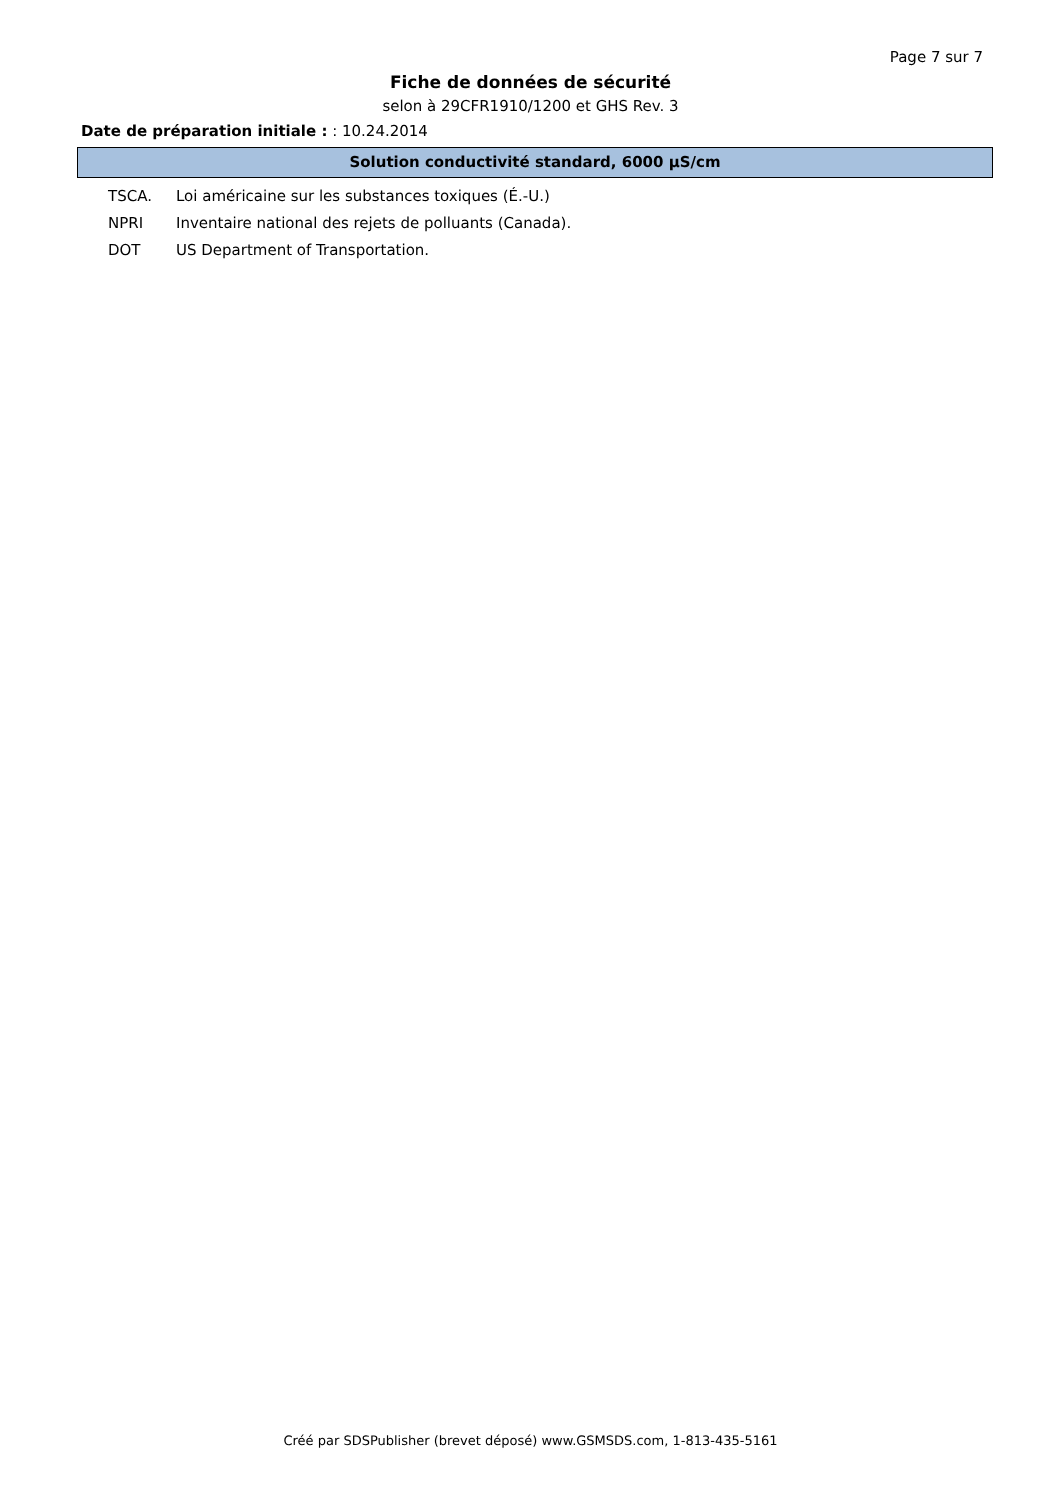Page 7 sur 7
Fiche de données de sécurité
selon à 29CFR1910/1200 et GHS Rev. 3
Date de préparation initiale : : 10.24.2014
Solution conductivité standard, 6000 µS/cm
TSCA. Loi américaine sur les substances toxiques (É.-U.)
NPRI Inventaire national des rejets de polluants (Canada).
DOT US Department of Transportation.
Créé par SDSPublisher (brevet déposé) www.GSMSDS.com, 1-813-435-5161